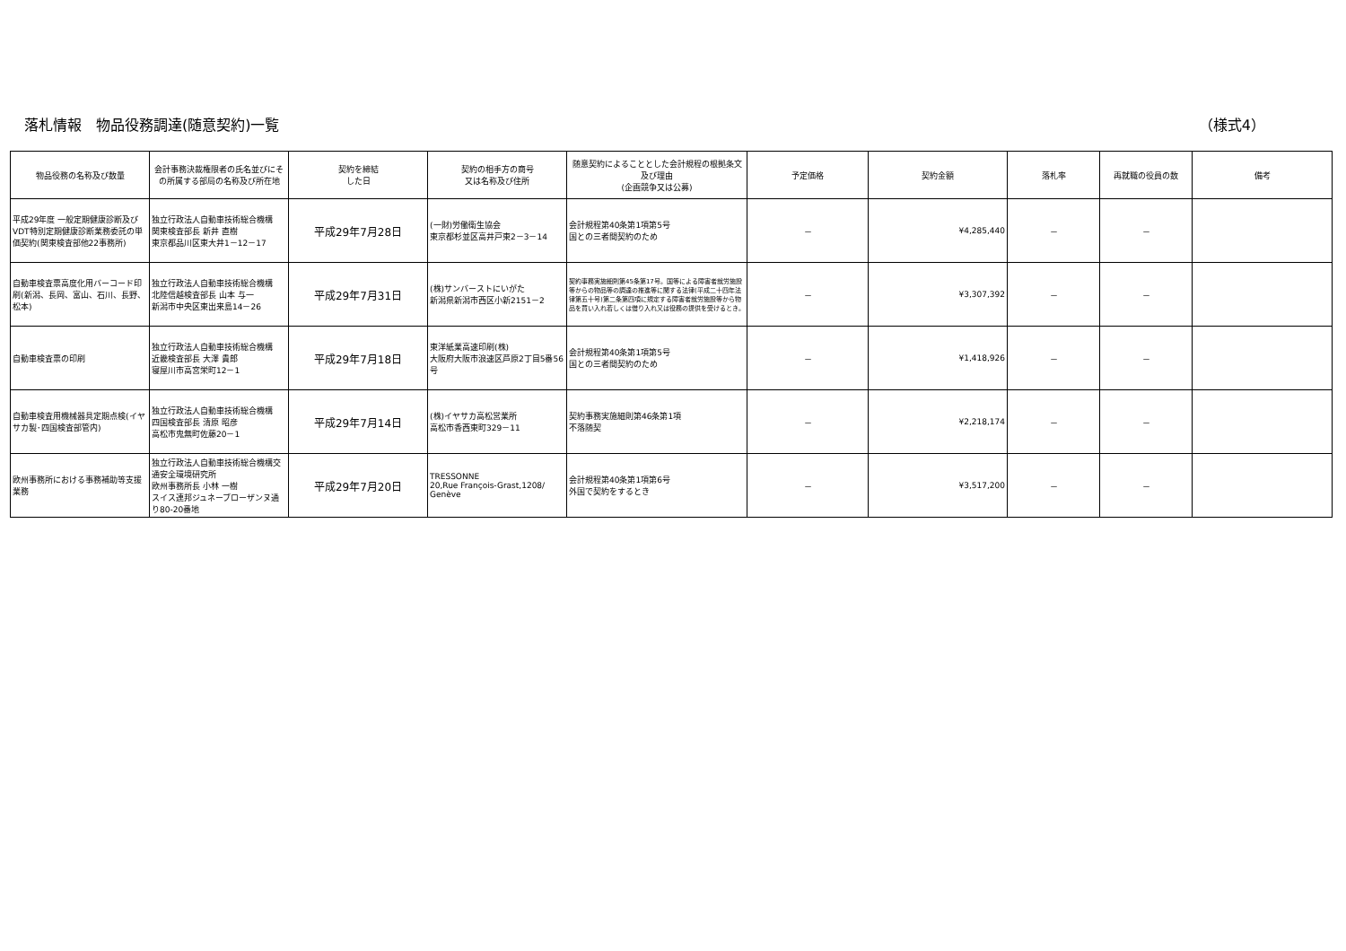落札情報　物品役務調達(随意契約)一覧 （様式4）
| 物品役務の名称及び数量 | 会計事務決裁権限者の氏名並びにその所属する部局の名称及び所在地 | 契約を締結 した日 | 契約の相手方の商号 又は名称及び住所 | 随意契約によることとした会計規程の根拠条文及び理由 (企画競争又は公募) | 予定価格 | 契約金額 | 落札率 | 再就職の役員の数 | 備考 |
| --- | --- | --- | --- | --- | --- | --- | --- | --- | --- |
| 平成29年度 一般定期健康診断及びVDT特別定期健康診断業務委託の単価契約(関東検査部他22事務所) | 独立行政法人自動車技術総合機構 関東検査部長 新井 直樹 東京都品川区東大井1－12－17 | 平成29年7月28日 | (一財)労働衛生協会 東京都杉並区高井戸東2－3－14 | 会計規程第40条第1項第5号 国との三者間契約のため | － | ¥4,285,440 | － | － | |
| 自動車検査票高度化用バーコード印刷(新潟、長岡、富山、石川、長野、松本) | 独立行政法人自動車技術総合機構 北陸信越検査部長 山本 与一 新潟市中央区東出来島14－26 | 平成29年7月31日 | (株)サンバーストにいがた 新潟県新潟市西区小新2151－2 | 契約事務実施細則第45条第17号。国等による障害者就労施設等からの物品等の調達の推進等に関する法律(平成二十四年法律第五十号)第二条第四項に規定する障害者就労施設等から物品を買い入れ若しくは借り入れ又は役務の提供を受けるとき。 | － | ¥3,307,392 | － | － | |
| 自動車検査票の印刷 | 独立行政法人自動車技術総合機構 近畿検査部長 大澤 貴郎 寝屋川市高宮栄町12－1 | 平成29年7月18日 | 東洋紙業高速印刷(株) 大阪府大阪市浪速区芦原2丁目5番56号 | 会計規程第40条第1項第5号 国との三者間契約のため | － | ¥1,418,926 | － | － | |
| 自動車検査用機械器具定期点検(イヤサカ製･四国検査部管内) | 独立行政法人自動車技術総合機構 四国検査部長 清原 昭彦 高松市鬼無町佐藤20－1 | 平成29年7月14日 | (株)イヤサカ高松営業所 高松市香西東町329－11 | 契約事務実施細則第46条第1項 不落随契 | － | ¥2,218,174 | － | － | |
| 欧州事務所における事務補助等支援業務 | 独立行政法人自動車技術総合機構交通安全環境研究所 欧州事務所長 小林 一樹 スイス連邦ジュネーブローザンヌ通り80-20番地 | 平成29年7月20日 | TRESSONNE 20,Rue François-Grast,1208/ Genève | 会計規程第40条第1項第6号 外国で契約をするとき | － | ¥3,517,200 | － | － | |